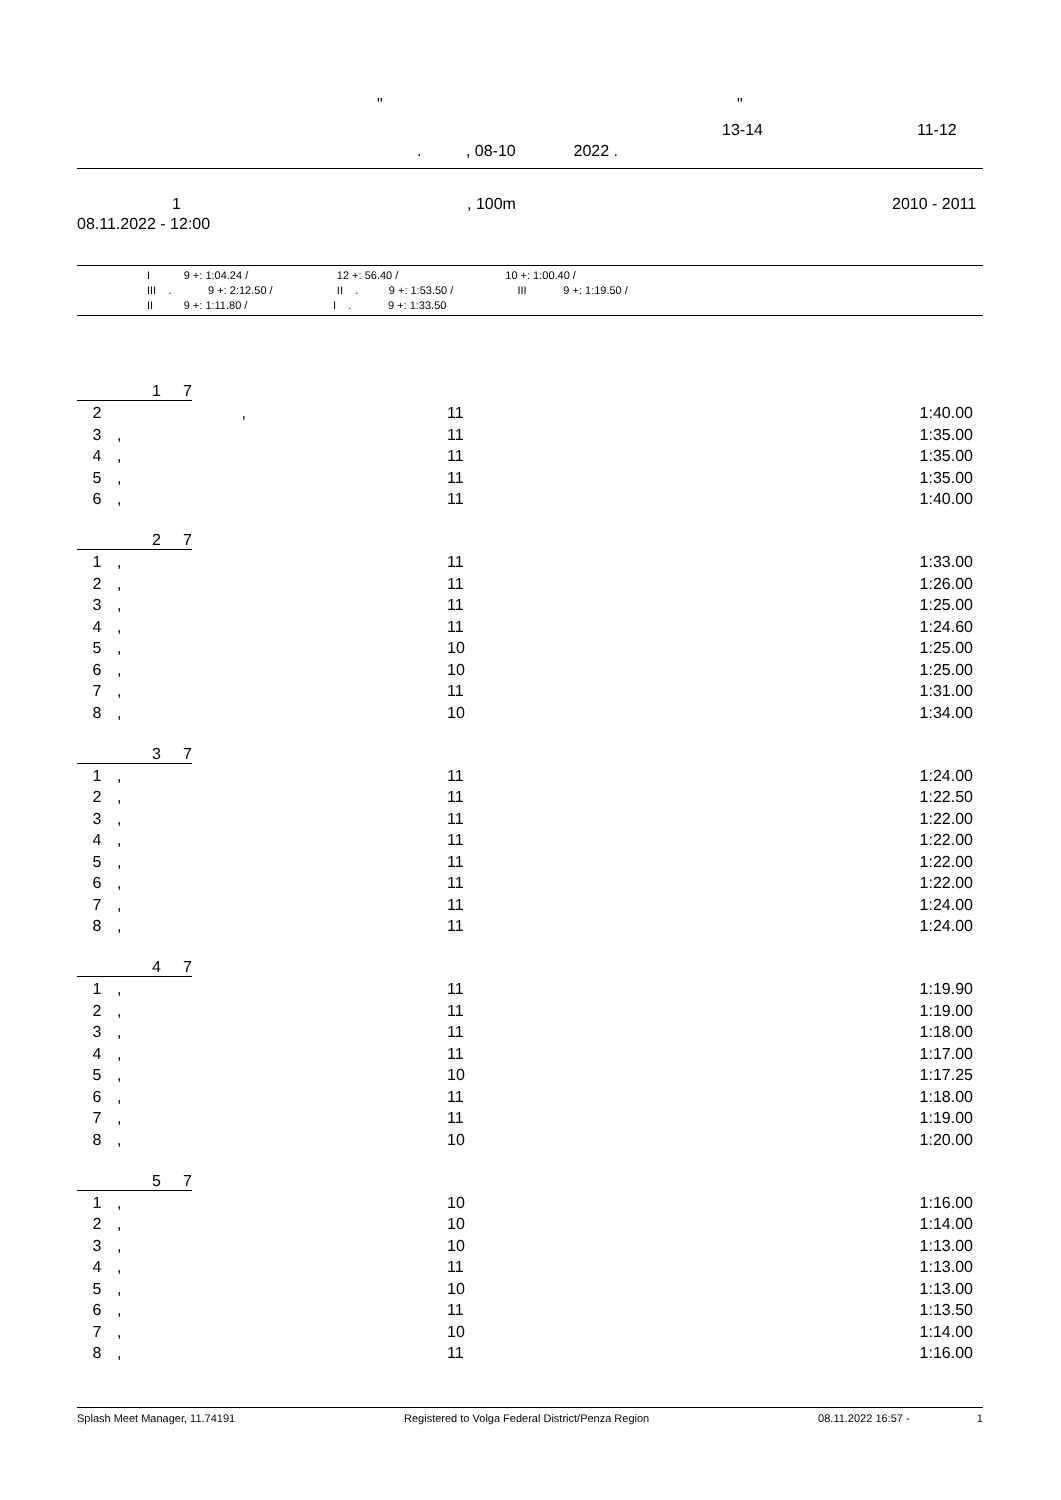" "
13-14 11-12
. , 08-10 2022 .
1 , 100m 2010 - 2011
08.11.2022 - 12:00
I 9 +: 1:04.24 / 12 +: 56.40 / 10 +: 1:00.40 /
III . 9 +: 2:12.50 / II . 9 +: 1:53.50 / III 9 +: 1:19.50 /
II 9 +: 1:11.80 / I . 9 +: 1:33.50
| 1 7 | | | | |
| 2 | , | 11 | | 1:40.00 |
| 3 | , | 11 | | 1:35.00 |
| 4 | , | 11 | | 1:35.00 |
| 5 | , | 11 | | 1:35.00 |
| 6 | , | 11 | | 1:40.00 |
| 2 7 | | | | |
| 1 | , | 11 | | 1:33.00 |
| 2 | , | 11 | | 1:26.00 |
| 3 | , | 11 | | 1:25.00 |
| 4 | , | 11 | | 1:24.60 |
| 5 | , | 10 | | 1:25.00 |
| 6 | , | 10 | | 1:25.00 |
| 7 | , | 11 | | 1:31.00 |
| 8 | , | 10 | | 1:34.00 |
| 3 7 | | | | |
| 1 | , | 11 | | 1:24.00 |
| 2 | , | 11 | | 1:22.50 |
| 3 | , | 11 | | 1:22.00 |
| 4 | , | 11 | | 1:22.00 |
| 5 | , | 11 | | 1:22.00 |
| 6 | , | 11 | | 1:22.00 |
| 7 | , | 11 | | 1:24.00 |
| 8 | , | 11 | | 1:24.00 |
| 4 7 | | | | |
| 1 | , | 11 | | 1:19.90 |
| 2 | , | 11 | | 1:19.00 |
| 3 | , | 11 | | 1:18.00 |
| 4 | , | 11 | | 1:17.00 |
| 5 | , | 10 | | 1:17.25 |
| 6 | , | 11 | | 1:18.00 |
| 7 | , | 11 | | 1:19.00 |
| 8 | , | 10 | | 1:20.00 |
| 5 7 | | | | |
| 1 | , | 10 | | 1:16.00 |
| 2 | , | 10 | | 1:14.00 |
| 3 | , | 10 | | 1:13.00 |
| 4 | , | 11 | | 1:13.00 |
| 5 | , | 10 | | 1:13.00 |
| 6 | , | 11 | | 1:13.50 |
| 7 | , | 10 | | 1:14.00 |
| 8 | , | 11 | | 1:16.00 |
Splash Meet Manager, 11.74191 Registered to Volga Federal District/Penza Region 08.11.2022 16:57 - 1